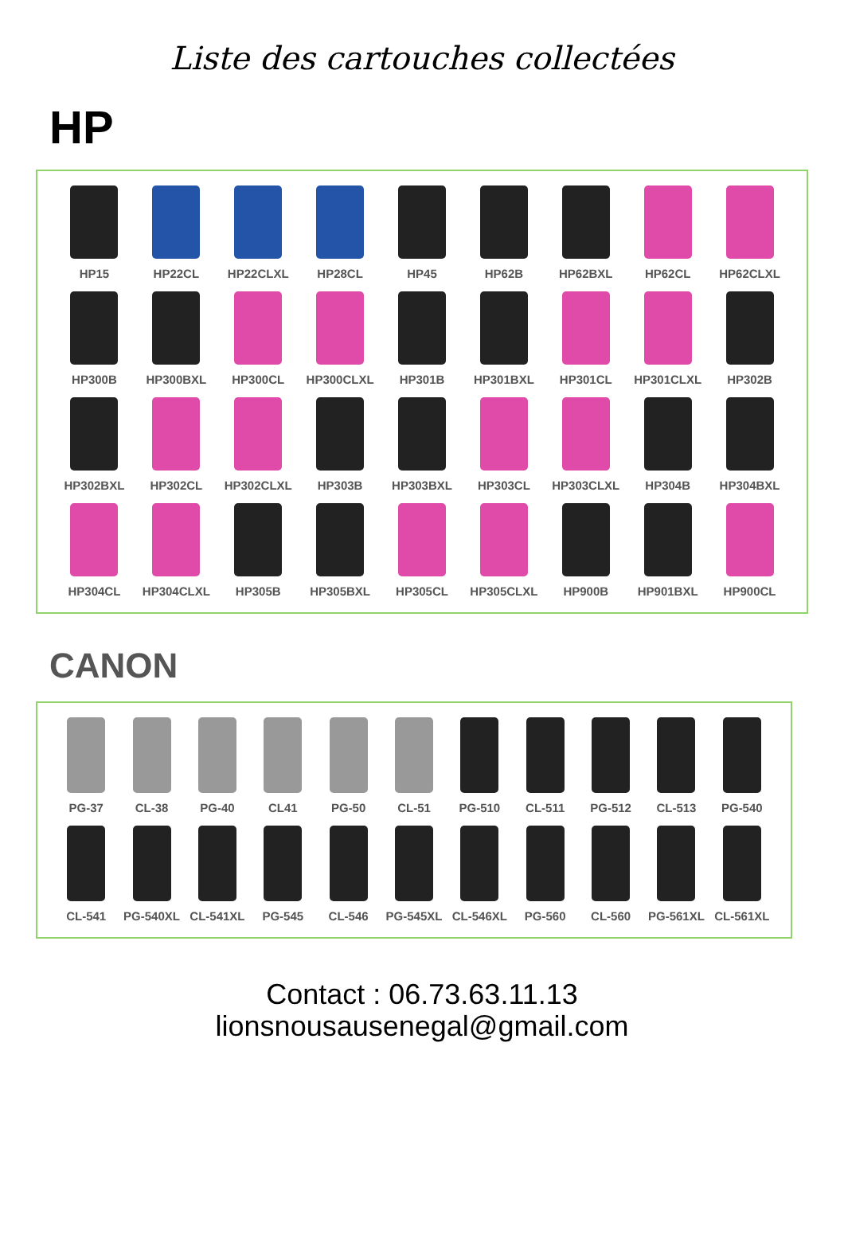Liste des cartouches collectées
HP
HP15
HP22CL
HP22CLXL
HP28CL
HP45
HP62B
HP62BXL
HP62CL
HP62CLXL
HP300B
HP300BXL
HP300CL
HP300CLXL
HP301B
HP301BXL
HP301CL
HP301CLXL
HP302B
HP302BXL
HP302CL
HP302CLXL
HP303B
HP303BXL
HP303CL
HP303CLXL
HP304B
HP304BXL
HP304CL
HP304CLXL
HP305B
HP305BXL
HP305CL
HP305CLXL
HP900B
HP901BXL
HP900CL
CANON
PG-37
CL-38
PG-40
CL41
PG-50
CL-51
PG-510
CL-511
PG-512
CL-513
PG-540
CL-541
PG-540XL
CL-541XL
PG-545
CL-546
PG-545XL
CL-546XL
PG-560
CL-560
PG-561XL
CL-561XL
Contact : 06.73.63.11.13
lionsnousausenegal@gmail.com